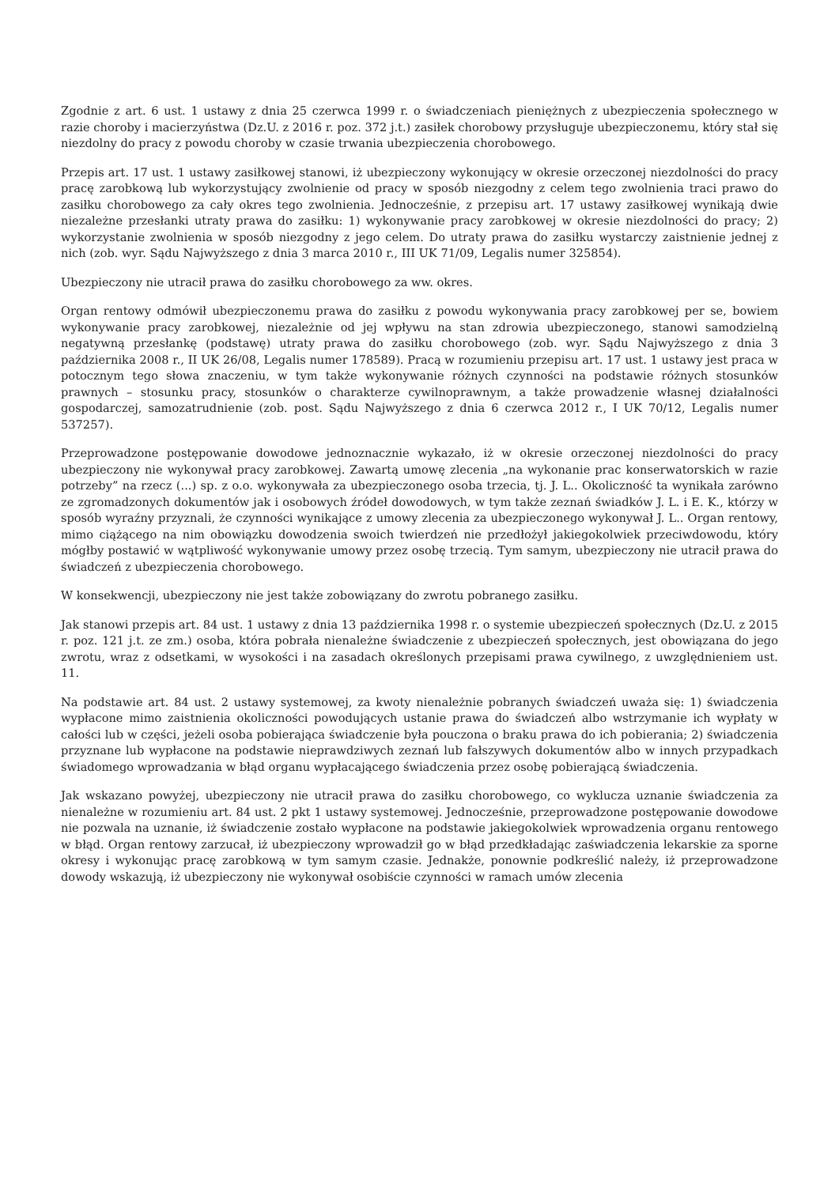Zgodnie z art. 6 ust. 1 ustawy z dnia 25 czerwca 1999 r. o świadczeniach pieniężnych z ubezpieczenia społecznego w razie choroby i macierzyństwa (Dz.U. z 2016 r. poz. 372 j.t.) zasiłek chorobowy przysługuje ubezpieczonemu, który stał się niezdolny do pracy z powodu choroby w czasie trwania ubezpieczenia chorobowego.
Przepis art. 17 ust. 1 ustawy zasiłkowej stanowi, iż ubezpieczony wykonujący w okresie orzeczonej niezdolności do pracy pracę zarobkową lub wykorzystujący zwolnienie od pracy w sposób niezgodny z celem tego zwolnienia traci prawo do zasiłku chorobowego za cały okres tego zwolnienia. Jednocześnie, z przepisu art. 17 ustawy zasiłkowej wynikają dwie niezależne przesłanki utraty prawa do zasiłku: 1) wykonywanie pracy zarobkowej w okresie niezdolności do pracy; 2) wykorzystanie zwolnienia w sposób niezgodny z jego celem. Do utraty prawa do zasiłku wystarczy zaistnienie jednej z nich (zob. wyr. Sądu Najwyższego z dnia 3 marca 2010 r., III UK 71/09, Legalis numer 325854).
Ubezpieczony nie utracił prawa do zasiłku chorobowego za ww. okres.
Organ rentowy odmówił ubezpieczonemu prawa do zasiłku z powodu wykonywania pracy zarobkowej per se, bowiem wykonywanie pracy zarobkowej, niezależnie od jej wpływu na stan zdrowia ubezpieczonego, stanowi samodzielną negatywną przesłankę (podstawę) utraty prawa do zasiłku chorobowego (zob. wyr. Sądu Najwyższego z dnia 3 października 2008 r., II UK 26/08, Legalis numer 178589). Pracą w rozumieniu przepisu art. 17 ust. 1 ustawy jest praca w potocznym tego słowa znaczeniu, w tym także wykonywanie różnych czynności na podstawie różnych stosunków prawnych – stosunku pracy, stosunków o charakterze cywilnoprawnym, a także prowadzenie własnej działalności gospodarczej, samozatrudnienie (zob. post. Sądu Najwyższego z dnia 6 czerwca 2012 r., I UK 70/12, Legalis numer 537257).
Przeprowadzone postępowanie dowodowe jednoznacznie wykazało, iż w okresie orzeczonej niezdolności do pracy ubezpieczony nie wykonywał pracy zarobkowej. Zawartą umowę zlecenia „na wykonanie prac konserwatorskich w razie potrzeby” na rzecz (...) sp. z o.o. wykonywała za ubezpieczonego osoba trzecia, tj. J. L.. Okoliczność ta wynikała zarówno ze zgromadzonych dokumentów jak i osobowych źródeł dowodowych, w tym także zeznań świadków J. L. i E. K., którzy w sposób wyraźny przyznali, że czynności wynikające z umowy zlecenia za ubezpieczonego wykonywał J. L.. Organ rentowy, mimo ciążącego na nim obowiązku dowodzenia swoich twierdzeń nie przedłożył jakiegokolwiek przeciwdowodu, który mógłby postawić w wątpliwość wykonywanie umowy przez osobę trzecią. Tym samym, ubezpieczony nie utracił prawa do świadczeń z ubezpieczenia chorobowego.
W konsekwencji, ubezpieczony nie jest także zobowiązany do zwrotu pobranego zasiłku.
Jak stanowi przepis art. 84 ust. 1 ustawy z dnia 13 października 1998 r. o systemie ubezpieczeń społecznych (Dz.U. z 2015 r. poz. 121 j.t. ze zm.) osoba, która pobrała nienależne świadczenie z ubezpieczeń społecznych, jest obowiązana do jego zwrotu, wraz z odsetkami, w wysokości i na zasadach określonych przepisami prawa cywilnego, z uwzględnieniem ust. 11.
Na podstawie art. 84 ust. 2 ustawy systemowej, za kwoty nienależnie pobranych świadczeń uważa się: 1) świadczenia wypłacone mimo zaistnienia okoliczności powodujących ustanie prawa do świadczeń albo wstrzymanie ich wypłaty w całości lub w części, jeżeli osoba pobierająca świadczenie była pouczona o braku prawa do ich pobierania; 2) świadczenia przyznane lub wypłacone na podstawie nieprawdziwych zeznań lub fałszywych dokumentów albo w innych przypadkach świadomego wprowadzania w błąd organu wypłacającego świadczenia przez osobę pobierającą świadczenia.
Jak wskazano powyżej, ubezpieczony nie utracił prawa do zasiłku chorobowego, co wyklucza uznanie świadczenia za nienależne w rozumieniu art. 84 ust. 2 pkt 1 ustawy systemowej. Jednocześnie, przeprowadzone postępowanie dowodowe nie pozwala na uznanie, iż świadczenie zostało wypłacone na podstawie jakiegokolwiek wprowadzenia organu rentowego w błąd. Organ rentowy zarzucał, iż ubezpieczony wprowadził go w błąd przedkładając zaświadczenia lekarskie za sporne okresy i wykonując pracę zarobkową w tym samym czasie. Jednakże, ponownie podkreślić należy, iż przeprowadzone dowody wskazują, iż ubezpieczony nie wykonywał osobiście czynności w ramach umów zlecenia